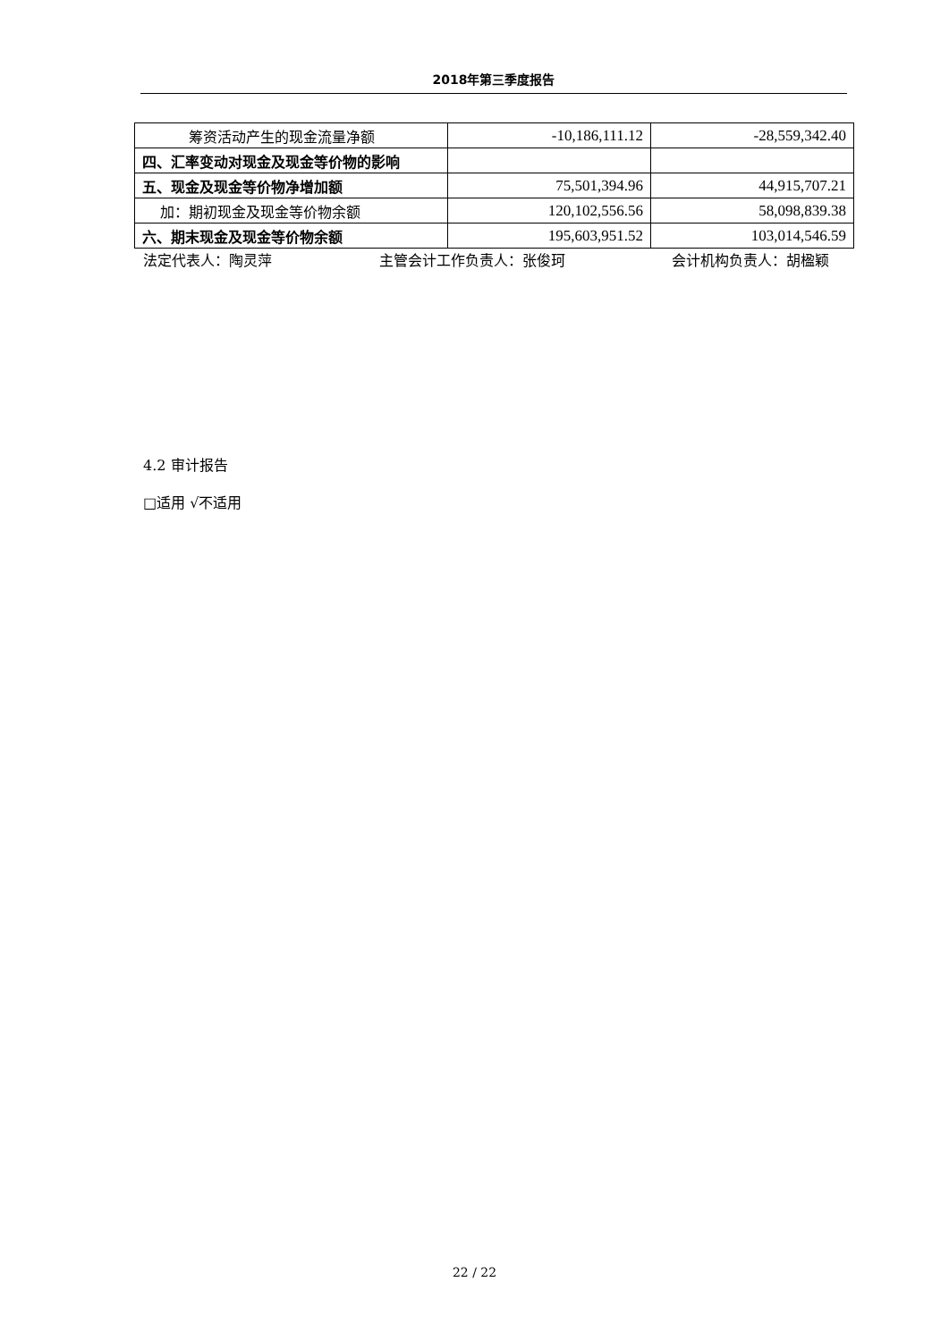2018年第三季度报告
| 筹资活动产生的现金流量净额 | -10,186,111.12 | -28,559,342.40 |
| 四、汇率变动对现金及现金等价物的影响 | | |
| 五、现金及现金等价物净增加额 | 75,501,394.96 | 44,915,707.21 |
| 加：期初现金及现金等价物余额 | 120,102,556.56 | 58,098,839.38 |
| 六、期末现金及现金等价物余额 | 195,603,951.52 | 103,014,546.59 |
法定代表人：陶灵萍 主管会计工作负责人：张俊珂 会计机构负责人：胡楹颖
4.2 审计报告
□适用 √不适用
22 / 22